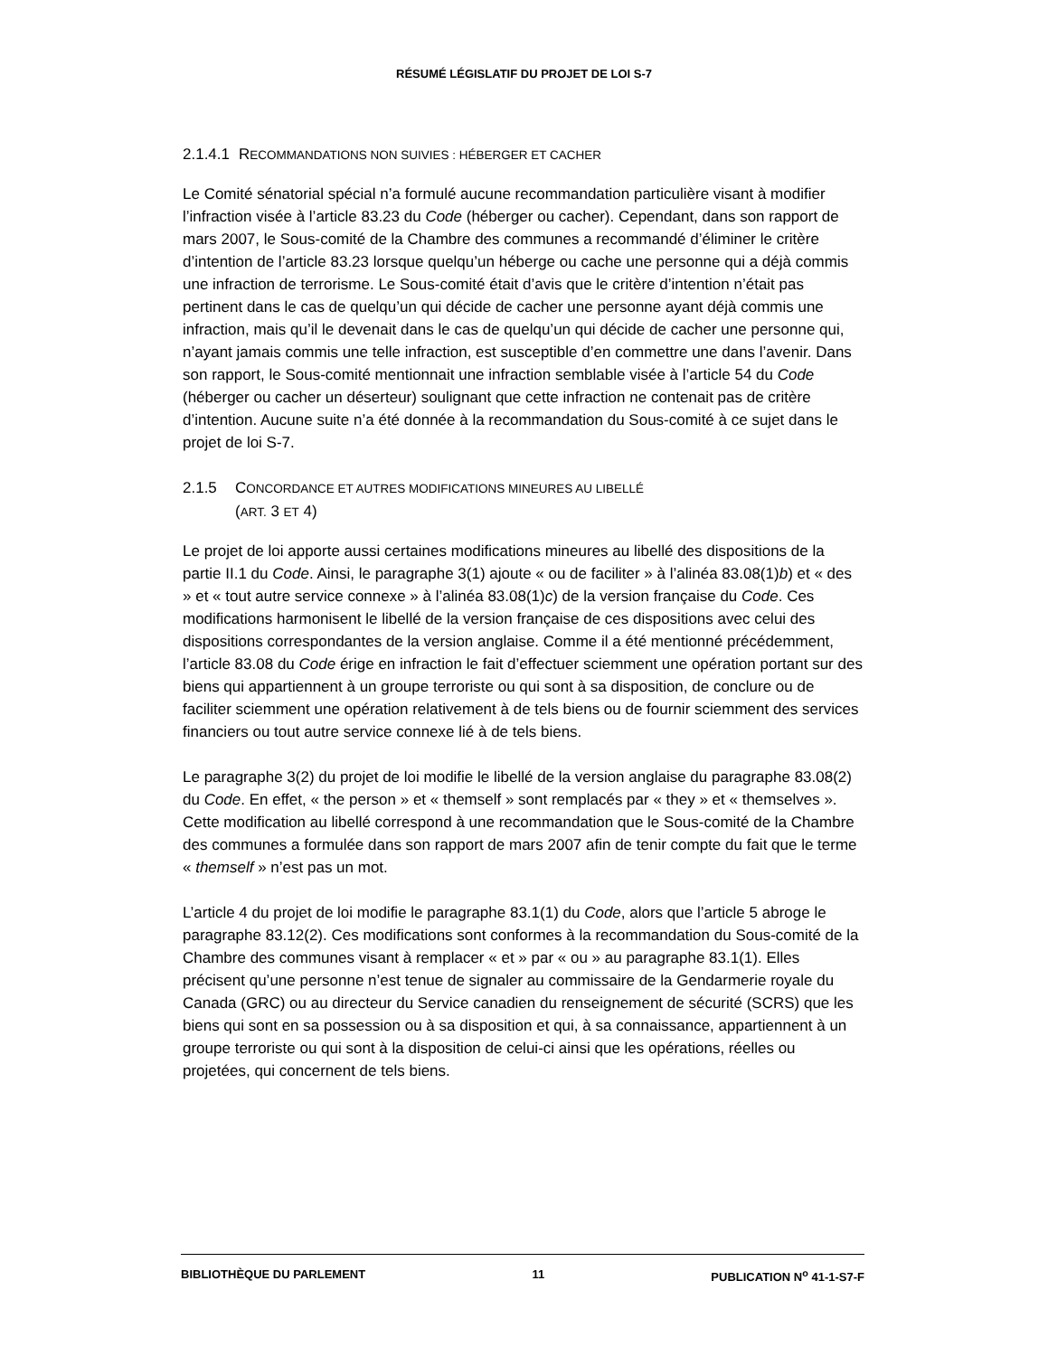RÉSUMÉ LÉGISLATIF DU PROJET DE LOI S-7
2.1.4.1 RECOMMANDATIONS NON SUIVIES : HÉBERGER ET CACHER
Le Comité sénatorial spécial n’a formulé aucune recommandation particulière visant à modifier l’infraction visée à l’article 83.23 du Code (héberger ou cacher). Cependant, dans son rapport de mars 2007, le Sous-comité de la Chambre des communes a recommandé d’éliminer le critère d’intention de l’article 83.23 lorsque quelqu’un héberge ou cache une personne qui a déjà commis une infraction de terrorisme. Le Sous-comité était d’avis que le critère d’intention n’était pas pertinent dans le cas de quelqu’un qui décide de cacher une personne ayant déjà commis une infraction, mais qu’il le devenait dans le cas de quelqu’un qui décide de cacher une personne qui, n’ayant jamais commis une telle infraction, est susceptible d’en commettre une dans l’avenir. Dans son rapport, le Sous-comité mentionnait une infraction semblable visée à l’article 54 du Code (héberger ou cacher un déserteur) soulignant que cette infraction ne contenait pas de critère d’intention. Aucune suite n’a été donnée à la recommandation du Sous-comité à ce sujet dans le projet de loi S-7.
2.1.5 CONCORDANCE ET AUTRES MODIFICATIONS MINEURES AU LIBELLÉ
(ART. 3 ET 4)
Le projet de loi apporte aussi certaines modifications mineures au libellé des dispositions de la partie II.1 du Code. Ainsi, le paragraphe 3(1) ajoute « ou de faciliter » à l’alinéa 83.08(1)b) et « des » et « tout autre service connexe » à l’alinéa 83.08(1)c) de la version française du Code. Ces modifications harmonisent le libellé de la version française de ces dispositions avec celui des dispositions correspondantes de la version anglaise. Comme il a été mentionné précédemment, l’article 83.08 du Code érige en infraction le fait d’effectuer sciemment une opération portant sur des biens qui appartiennent à un groupe terroriste ou qui sont à sa disposition, de conclure ou de faciliter sciemment une opération relativement à de tels biens ou de fournir sciemment des services financiers ou tout autre service connexe lié à de tels biens.
Le paragraphe 3(2) du projet de loi modifie le libellé de la version anglaise du paragraphe 83.08(2) du Code. En effet, « the person » et « themself » sont remplacés par « they » et « themselves ». Cette modification au libellé correspond à une recommandation que le Sous-comité de la Chambre des communes a formulée dans son rapport de mars 2007 afin de tenir compte du fait que le terme « themself » n’est pas un mot.
L’article 4 du projet de loi modifie le paragraphe 83.1(1) du Code, alors que l’article 5 abroge le paragraphe 83.12(2). Ces modifications sont conformes à la recommandation du Sous-comité de la Chambre des communes visant à remplacer « et » par « ou » au paragraphe 83.1(1). Elles précisent qu’une personne n’est tenue de signaler au commissaire de la Gendarmerie royale du Canada (GRC) ou au directeur du Service canadien du renseignement de sécurité (SCRS) que les biens qui sont en sa possession ou à sa disposition et qui, à sa connaissance, appartiennent à un groupe terroriste ou qui sont à la disposition de celui-ci ainsi que les opérations, réelles ou projetées, qui concernent de tels biens.
BIBLIOTHÈQUE DU PARLEMENT 11 PUBLICATION N<sup>o</sup> 41-1-S7-F